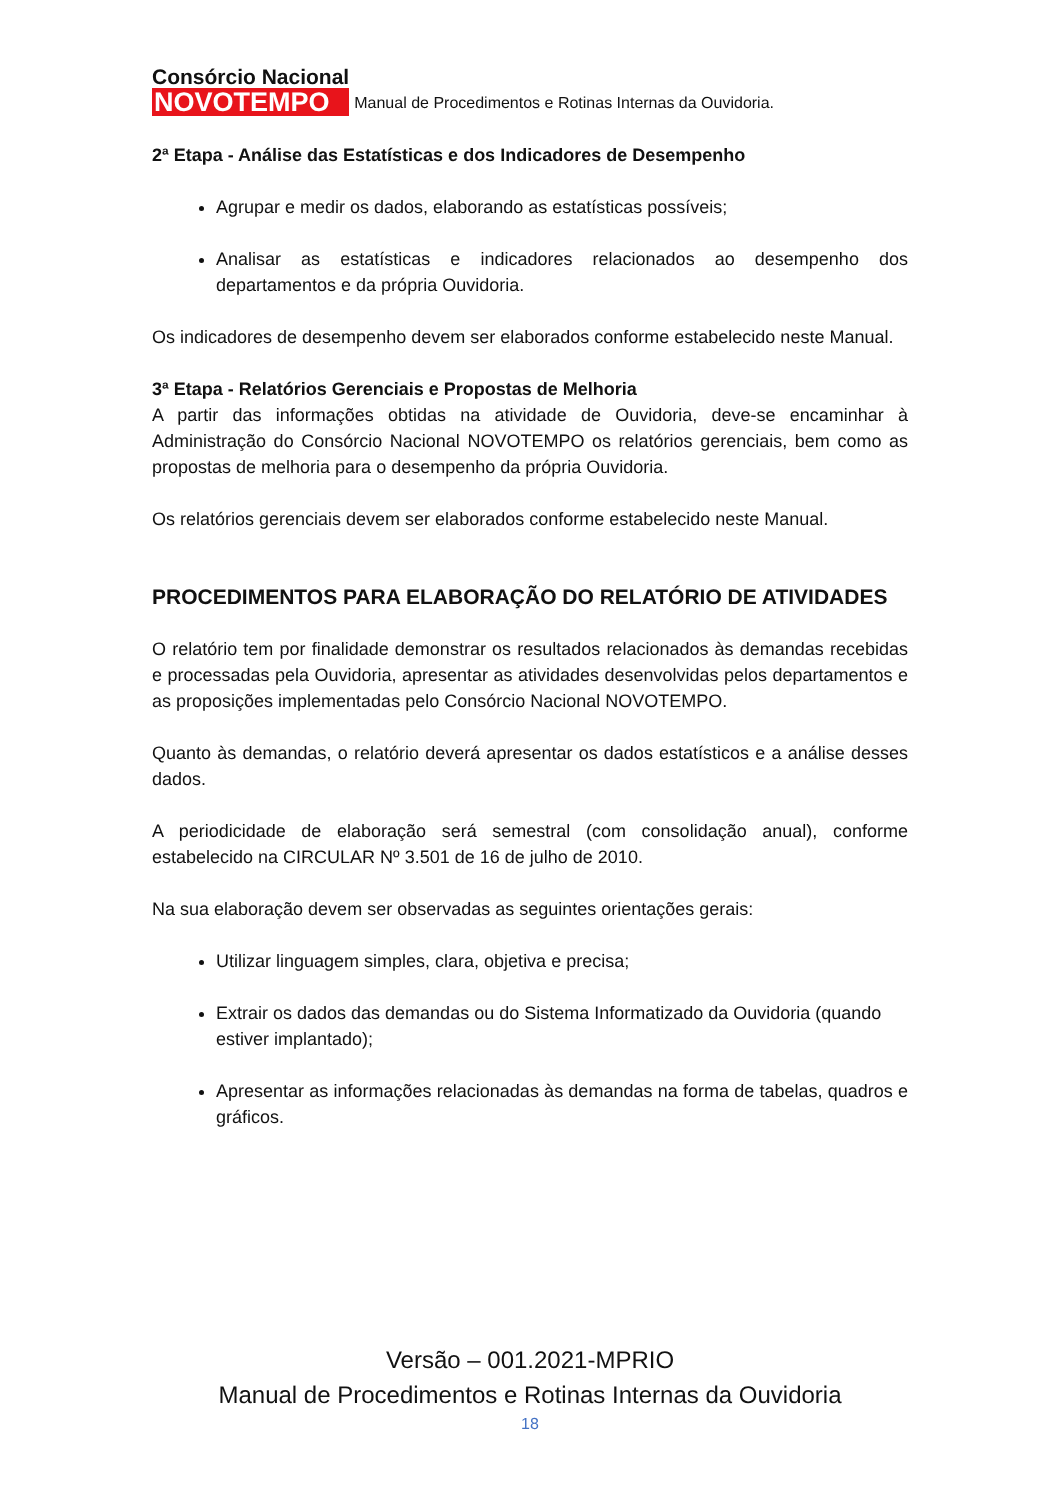Consórcio Nacional
NOVOTEMPO
Manual de Procedimentos e Rotinas Internas da Ouvidoria.
2ª Etapa - Análise das Estatísticas e dos Indicadores de Desempenho
Agrupar e medir os dados, elaborando as estatísticas possíveis;
Analisar as estatísticas e indicadores relacionados ao desempenho dos departamentos e da própria Ouvidoria.
Os indicadores de desempenho devem ser elaborados conforme estabelecido neste Manual.
3ª Etapa - Relatórios Gerenciais e Propostas de Melhoria
A partir das informações obtidas na atividade de Ouvidoria, deve-se encaminhar à Administração do Consórcio Nacional NOVOTEMPO os relatórios gerenciais, bem como as propostas de melhoria para o desempenho da própria Ouvidoria.
Os relatórios gerenciais devem ser elaborados conforme estabelecido neste Manual.
PROCEDIMENTOS PARA ELABORAÇÃO DO RELATÓRIO DE ATIVIDADES
O relatório tem por finalidade demonstrar os resultados relacionados às demandas recebidas e processadas pela Ouvidoria, apresentar as atividades desenvolvidas pelos departamentos e as proposições implementadas pelo Consórcio Nacional NOVOTEMPO.
Quanto às demandas, o relatório deverá apresentar os dados estatísticos e a análise desses dados.
A periodicidade de elaboração será semestral (com consolidação anual), conforme estabelecido na CIRCULAR Nº 3.501 de 16 de julho de 2010.
Na sua elaboração devem ser observadas as seguintes orientações gerais:
Utilizar linguagem simples, clara, objetiva e precisa;
Extrair os dados das demandas ou do Sistema Informatizado da Ouvidoria (quando estiver implantado);
Apresentar as informações relacionadas às demandas na forma de tabelas, quadros e gráficos.
Versão – 001.2021-MPRIO
Manual de Procedimentos e Rotinas Internas da Ouvidoria
18